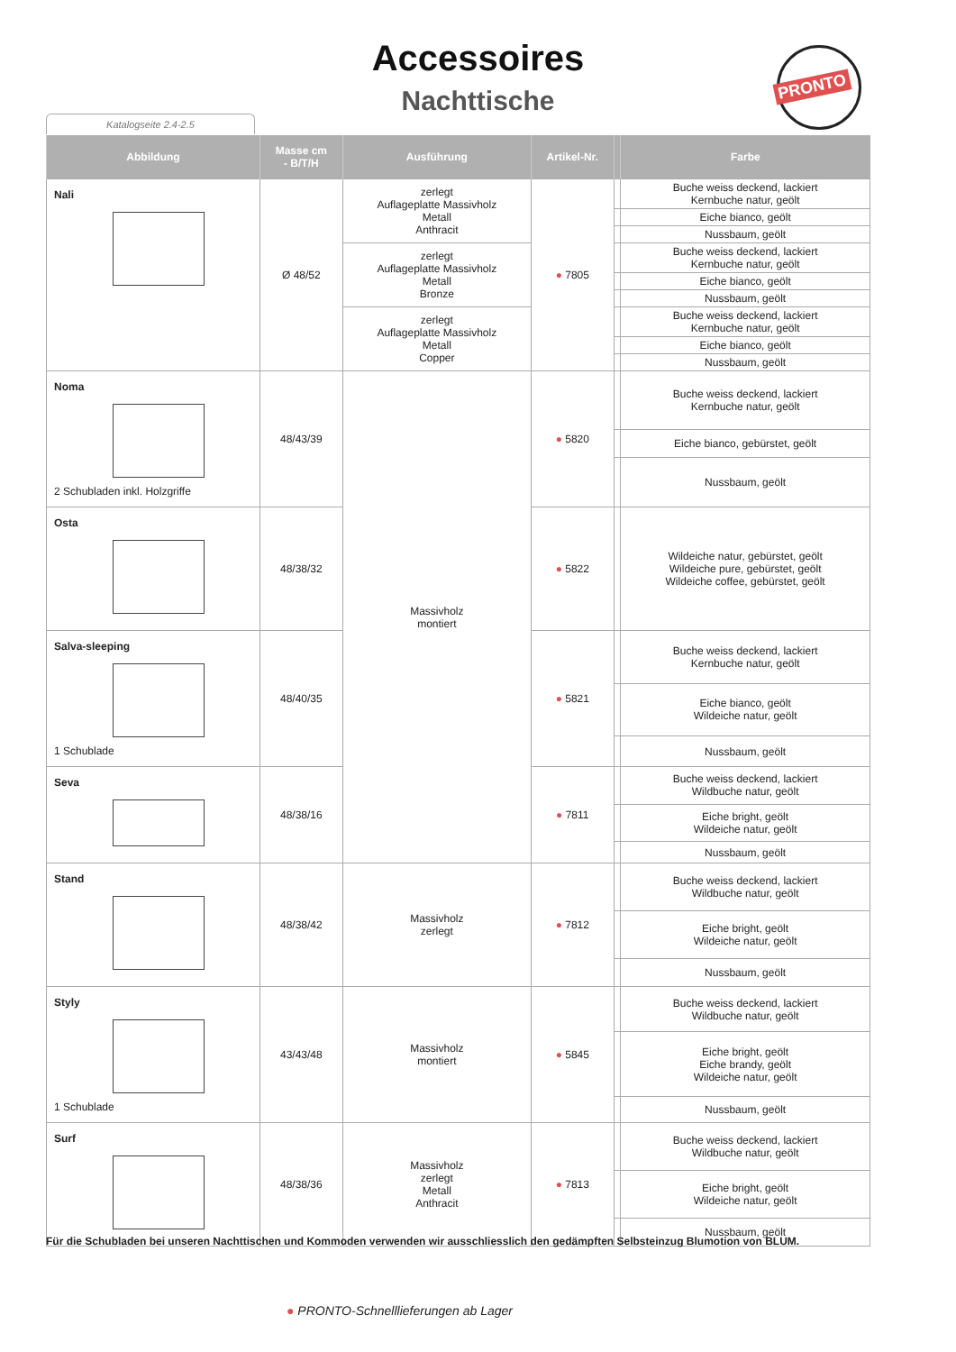Accessoires
Nachttische
Katalogseite 2.4-2.5
PRONTO
| Abbildung | Masse cm - B/T/H | Ausführung | Artikel-Nr. | | Farbe |
| --- | --- | --- | --- | --- | --- |
| Nali | Ø 48/52 | zerlegt Auflageplatte Massivholz Metall Anthracit | ● 7805 | | Buche weiss deckend, lackiert Kernbuche natur, geölt |
| | | | | | Eiche bianco, geölt |
| | | | | | Nussbaum, geölt |
| | | zerlegt Auflageplatte Massivholz Metall Bronze | | | Buche weiss deckend, lackiert Kernbuche natur, geölt |
| | | | | | Eiche bianco, geölt |
| | | | | | Nussbaum, geölt |
| | | zerlegt Auflageplatte Massivholz Metall Copper | | | Buche weiss deckend, lackiert Kernbuche natur, geölt |
| | | | | | Eiche bianco, geölt |
| | | | | | Nussbaum, geölt |
| Noma 2 Schubladen inkl. Holzgriffe | 48/43/39 | Massivholz montiert | ● 5820 | | Buche weiss deckend, lackiert Kernbuche natur, geölt |
| | | | | | Eiche bianco, gebürstet, geölt |
| | | | | | Nussbaum, geölt |
| Osta | 48/38/32 | | ● 5822 | | Wildeiche natur, gebürstet, geölt Wildeiche pure, gebürstet, geölt Wildeiche coffee, gebürstet, geölt |
| Salva-sleeping 1 Schublade | 48/40/35 | | ● 5821 | | Buche weiss deckend, lackiert Kernbuche natur, geölt |
| | | | | | Eiche bianco, geölt Wildeiche natur, geölt |
| | | | | | Nussbaum, geölt |
| Seva | 48/38/16 | | ● 7811 | | Buche weiss deckend, lackiert Wildbuche natur, geölt |
| | | | | | Eiche bright, geölt Wildeiche natur, geölt |
| | | | | | Nussbaum, geölt |
| Stand | 48/38/42 | Massivholz zerlegt | ● 7812 | | Buche weiss deckend, lackiert Wildbuche natur, geölt |
| | | | | | Eiche bright, geölt Wildeiche natur, geölt |
| | | | | | Nussbaum, geölt |
| Styly 1 Schublade | 43/43/48 | Massivholz montiert | ● 5845 | | Buche weiss deckend, lackiert Wildbuche natur, geölt |
| | | | | | Eiche bright, geölt Eiche brandy, geölt Wildeiche natur, geölt |
| | | | | | Nussbaum, geölt |
| Surf | 48/38/36 | Massivholz zerlegt Metall Anthracit | ● 7813 | | Buche weiss deckend, lackiert Wildbuche natur, geölt |
| | | | | | Eiche bright, geölt Wildeiche natur, geölt |
| | | | | | Nussbaum, geölt |
Für die Schubladen bei unseren Nachttischen und Kommoden verwenden wir ausschliesslich den gedämpften Selbsteinzug Blumotion von BLUM.
● PRONTO-Schnelllieferungen ab Lager